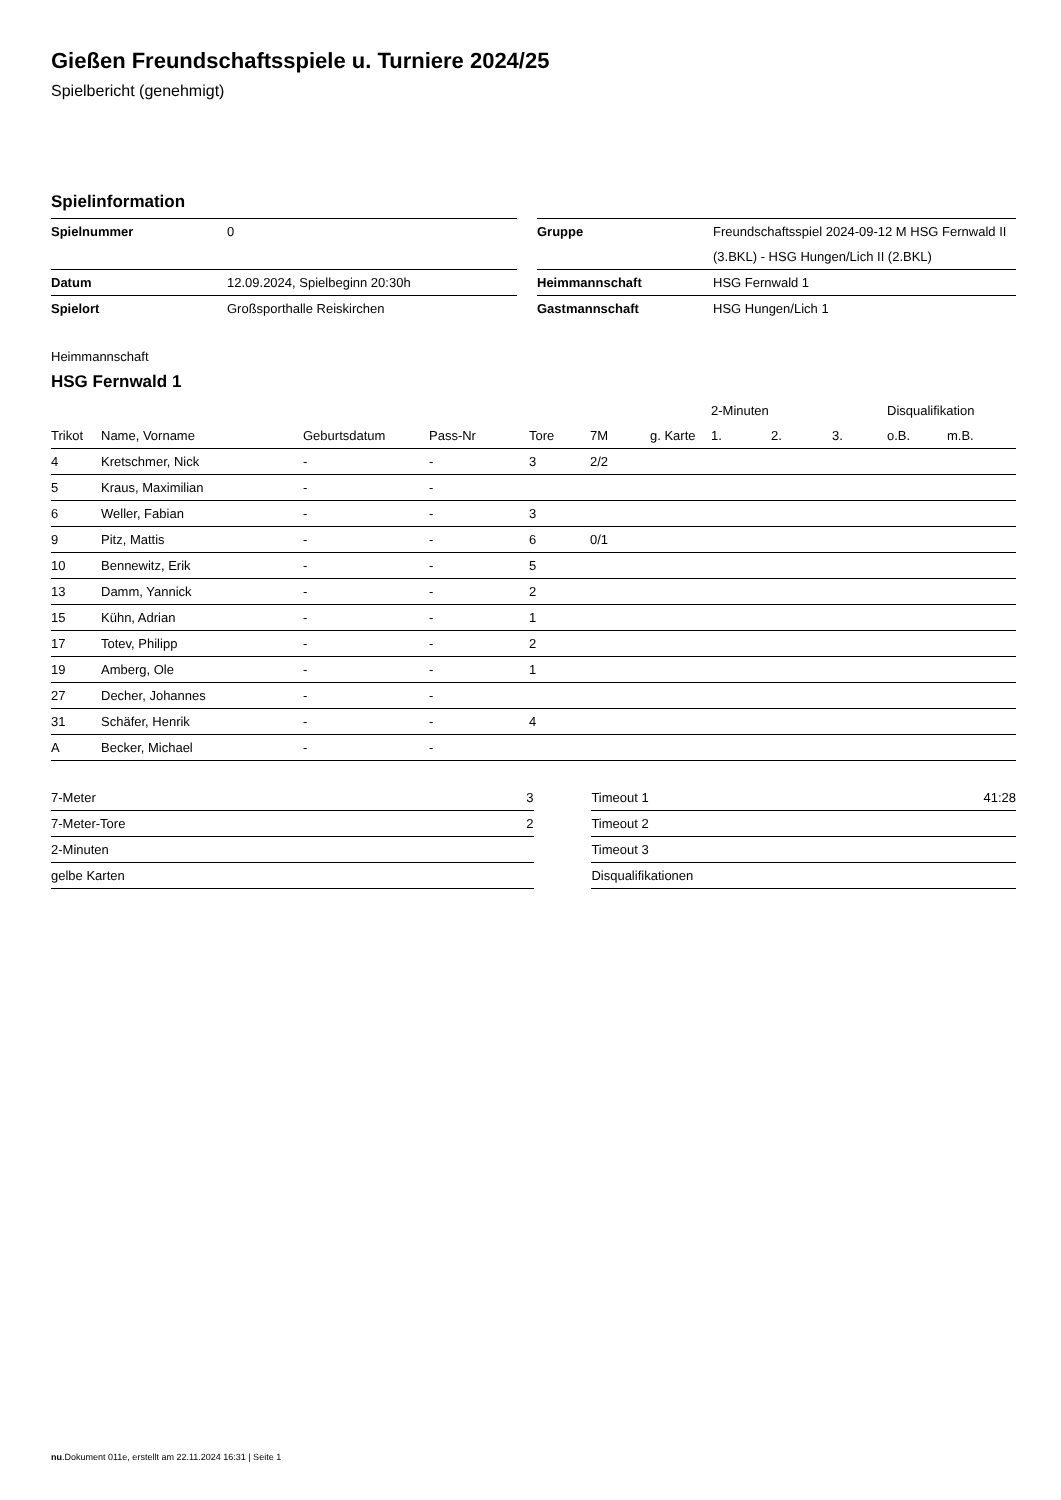Gießen Freundschaftsspiele u. Turniere 2024/25
Spielbericht (genehmigt)
Spielinformation
| Spielnummer | 0 | | Gruppe | Freundschaftsspiel 2024-09-12 M HSG Fernwald II (3.BKL) - HSG Hungen/Lich II (2.BKL) |
| Datum | 12.09.2024, Spielbeginn 20:30h | | Heimmannschaft | HSG Fernwald 1 |
| Spielort | Großsporthalle Reiskirchen | | Gastmannschaft | HSG Hungen/Lich 1 |
Heimmannschaft
HSG Fernwald 1
| | | | | | | | 2-Minuten | | | Disqualifikation | |
| --- | --- | --- | --- | --- | --- | --- | --- | --- | --- | --- | --- |
| Trikot | Name, Vorname | Geburtsdatum | Pass-Nr | Tore | 7M | g. Karte | 1. | 2. | 3. | o.B. | m.B. |
| 4 | Kretschmer, Nick | - | - | 3 | 2/2 | | | | | | |
| 5 | Kraus, Maximilian | - | - | | | | | | | | |
| 6 | Weller, Fabian | - | - | 3 | | | | | | | |
| 9 | Pitz, Mattis | - | - | 6 | 0/1 | | | | | | |
| 10 | Bennewitz, Erik | - | - | 5 | | | | | | | |
| 13 | Damm, Yannick | - | - | 2 | | | | | | | |
| 15 | Kühn, Adrian | - | - | 1 | | | | | | | |
| 17 | Totev, Philipp | - | - | 2 | | | | | | | |
| 19 | Amberg, Ole | - | - | 1 | | | | | | | |
| 27 | Decher, Johannes | - | - | | | | | | | | |
| 31 | Schäfer, Henrik | - | - | 4 | | | | | | | |
| A | Becker, Michael | - | - | | | | | | | | |
| 7-Meter | 3 |
| 7-Meter-Tore | 2 |
| 2-Minuten | |
| gelbe Karten | |
| Timeout 1 | 41:28 |
| Timeout 2 | |
| Timeout 3 | |
| Disqualifikationen | |
nu.Dokument 011e, erstellt am 22.11.2024 16:31 | Seite 1